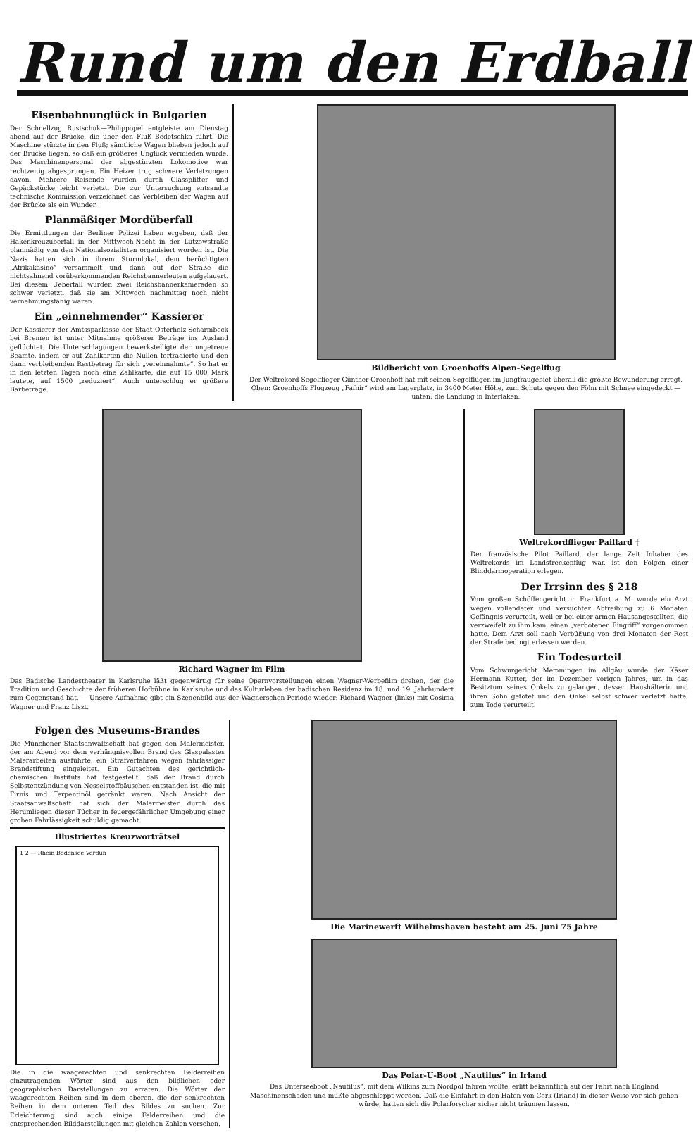Rund um den Erdball
Eisenbahnunglück in Bulgarien
Der Schnellzug Rustschuk—Philippopel entgleiste am Dienstag abend auf der Brücke, die über den Fluß Bedetschka führt. Die Maschine stürzte in den Fluß; sämtliche Wagen blieben jedoch auf der Brücke liegen, so daß ein größeres Unglück vermieden wurde. Das Maschinenpersonal der abgestürzten Lokomotive war rechtzeitig abgesprungen. Ein Heizer trug schwere Verletzungen davon. Mehrere Reisende wurden durch Glassplitter und Gepäckstücke leicht verletzt. Die zur Untersuchung entsandte technische Kommission verzeichnet das Verbleiben der Wagen auf der Brücke als ein Wunder.
Planmäßiger Mordüberfall
Die Ermittlungen der Berliner Polizei haben ergeben, daß der Hakenkreuzüberfall in der Mittwoch-Nacht in der Lützowstraße planmäßig von den Nationalsozialisten organisiert worden ist. Die Nazis hatten sich in ihrem Sturmlokal, dem berüchtigten „Afrikakasino“ versammelt und dann auf der Straße die nichtsahnend vorüberkommenden Reichsbannerleuten aufgelauert. Bei diesem Ueberfall wurden zwei Reichsbannerkameraden so schwer verletzt, daß sie am Mittwoch nachmittag noch nicht vernehmungsfähig waren.
Ein „einnehmender“ Kassierer
Der Kassierer der Amtssparkasse der Stadt Osterholz-Scharmbeck bei Bremen ist unter Mitnahme größerer Beträge ins Ausland geflüchtet. Die Unterschlagungen bewerkstelligte der ungetreue Beamte, indem er auf Zahlkarten die Nullen fortradierte und den dann verbleibenden Restbetrag für sich „vereinnahmte“. So hat er in den letzten Tagen noch eine Zahlkarte, die auf 15 000 Mark lautete, auf 1500 „reduziert“. Auch unterschlug er größere Barbeträge.
Bildbericht von Groenhoffs Alpen-Segelflug
Der Weltrekord-Segelflieger Günther Groenhoff hat mit seinen Segelflügen im Jungfraugebiet überall die größte Bewunderung erregt. Oben: Groenhoffs Flugzeug „Fafnir“ wird am Lagerplatz, in 3400 Meter Höhe, zum Schutz gegen den Föhn mit Schnee eingedeckt — unten: die Landung in Interlaken.
Richard Wagner im Film
Das Badische Landestheater in Karlsruhe läßt gegenwärtig für seine Opernvorstellungen einen Wagner-Werbefilm drehen, der die Tradition und Geschichte der früheren Hofbühne in Karlsruhe und das Kulturleben der badischen Residenz im 18. und 19. Jahrhundert zum Gegenstand hat. — Unsere Aufnahme gibt ein Szenenbild aus der Wagnerschen Periode wieder: Richard Wagner (links) mit Cosima Wagner und Franz Liszt.
Weltrekordflieger Paillard †
Der französische Pilot Paillard, der lange Zeit Inhaber des Weltrekords im Landstreckenflug war, ist den Folgen einer Blinddarmoperation erlegen.
Der Irrsinn des § 218
Vom großen Schöffengericht in Frankfurt a. M. wurde ein Arzt wegen vollendeter und versuchter Abtreibung zu 6 Monaten Gefängnis verurteilt, weil er bei einer armen Hausangestellten, die verzweifelt zu ihm kam, einen „verbotenen Eingriff“ vorgenommen hatte. Dem Arzt soll nach Verbüßung von drei Monaten der Rest der Strafe bedingt erlassen werden.
Ein Todesurteil
Vom Schwurgericht Memmingen im Allgäu wurde der Käser Hermann Kutter, der im Dezember vorigen Jahres, um in das Besitztum seines Onkels zu gelangen, dessen Haushälterin und ihren Sohn getötet und den Onkel selbst schwer verletzt hatte, zum Tode verurteilt.
Folgen des Museums-Brandes
Die Münchener Staatsanwaltschaft hat gegen den Malermeister, der am Abend vor dem verhängnisvollen Brand des Glaspalastes Malerarbeiten ausführte, ein Strafverfahren wegen fahrlässiger Brandstiftung eingeleitet. Ein Gutachten des gerichtlich-chemischen Instituts hat festgestellt, daß der Brand durch Selbstentzündung von Nesselstoffbäuschen entstanden ist, die mit Firnis und Terpentinöl getränkt waren. Nach Ansicht der Staatsanwaltschaft hat sich der Malermeister durch das Herumliegen dieser Tücher in feuergefährlicher Umgebung einer groben Fahrlässigkeit schuldig gemacht.
Illustriertes Kreuzworträtsel
1 2 — Rhein Bodensee Verdun
Die in die waagerechten und senkrechten Felderreihen einzutragenden Wörter sind aus den bildlichen oder geographischen Darstellungen zu erraten. Die Wörter der waagerechten Reihen sind in dem oberen, die der senkrechten Reihen in dem unteren Teil des Bildes zu suchen. Zur Erleichterung sind auch einige Felderreihen und die entsprechenden Bilddarstellungen mit gleichen Zahlen versehen.
Die Marinewerft Wilhelmshaven besteht am 25. Juni 75 Jahre
Das Polar-U-Boot „Nautilus“ in Irland
Das Unterseeboot „Nautilus“, mit dem Wilkins zum Nordpol fahren wollte, erlitt bekanntlich auf der Fahrt nach England Maschinenschaden und mußte abgeschleppt werden. Daß die Einfahrt in den Hafen von Cork (Irland) in dieser Weise vor sich gehen würde, hatten sich die Polarforscher sicher nicht träumen lassen.